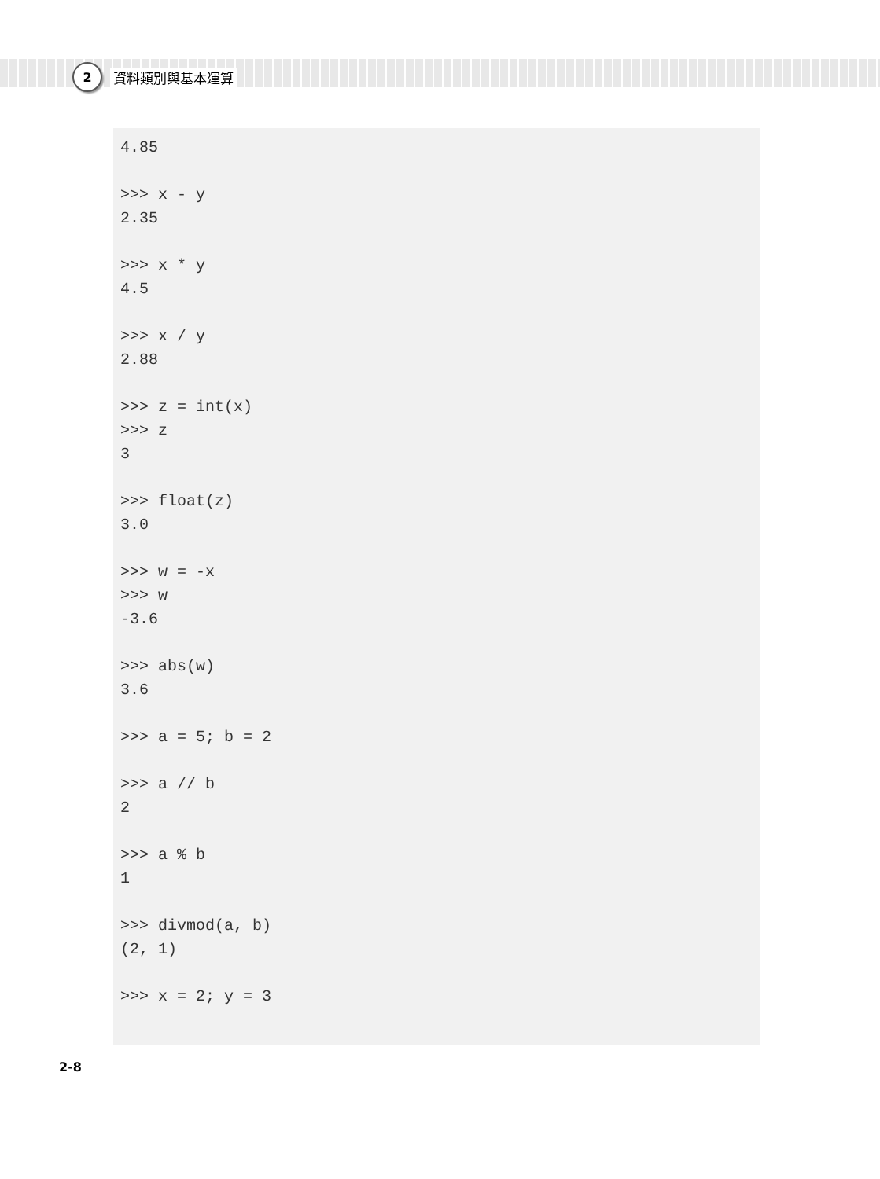2
資料類別與基本運算
4.85

>>> x - y
2.35

>>> x * y
4.5

>>> x / y
2.88

>>> z = int(x)
>>> z
3

>>> float(z)
3.0

>>> w = -x
>>> w
-3.6

>>> abs(w)
3.6

>>> a = 5; b = 2

>>> a // b
2

>>> a % b
1

>>> divmod(a, b)
(2, 1)

>>> x = 2; y = 3
2-8